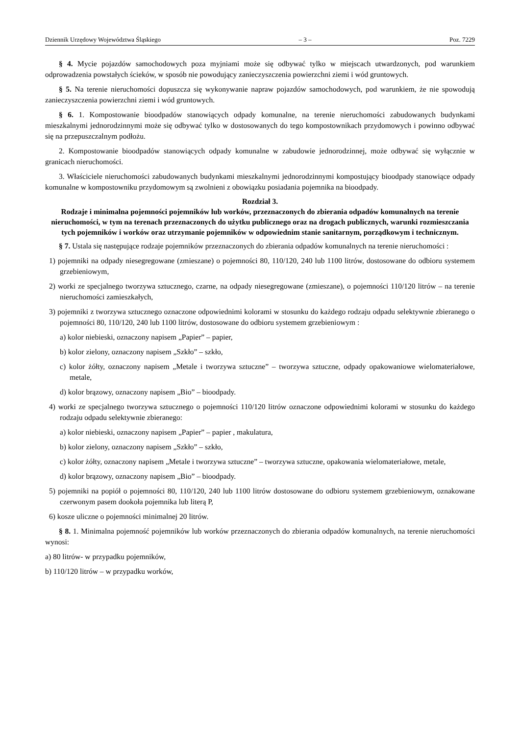Dziennik Urzędowy Województwa Śląskiego – 3 – Poz. 7229
§ 4. Mycie pojazdów samochodowych poza myjniami może się odbywać tylko w miejscach utwardzonych, pod warunkiem odprowadzenia powstałych ścieków, w sposób nie powodujący zanieczyszczenia powierzchni ziemi i wód gruntowych.
§ 5. Na terenie nieruchomości dopuszcza się wykonywanie napraw pojazdów samochodowych, pod warunkiem, że nie spowodują zanieczyszczenia powierzchni ziemi i wód gruntowych.
§ 6. 1. Kompostowanie bioodpadów stanowiących odpady komunalne, na terenie nieruchomości zabudowanych budynkami mieszkalnymi jednorodzinnymi może się odbywać tylko w dostosowanych do tego kompostownikach przydomowych i powinno odbywać się na przepuszczalnym podłożu.
2. Kompostowanie bioodpadów stanowiących odpady komunalne w zabudowie jednorodzinnej, może odbywać się wyłącznie w granicach nieruchomości.
3. Właściciele nieruchomości zabudowanych budynkami mieszkalnymi jednorodzinnymi kompostujący bioodpady stanowiące odpady komunalne w kompostowniku przydomowym są zwolnieni z obowiązku posiadania pojemnika na bioodpady.
Rozdział 3.
Rodzaje i minimalna pojemności pojemników lub worków, przeznaczonych do zbierania odpadów komunalnych na terenie nieruchomości, w tym na terenach przeznaczonych do użytku publicznego oraz na drogach publicznych, warunki rozmieszczania tych pojemników i worków oraz utrzymanie pojemników w odpowiednim stanie sanitarnym, porządkowym i technicznym.
§ 7. Ustala się następujące rodzaje pojemników przeznaczonych do zbierania odpadów komunalnych na terenie nieruchomości :
1) pojemniki na odpady niesegregowane (zmieszane) o pojemności 80, 110/120, 240 lub 1100 litrów, dostosowane do odbioru systemem grzebieniowym,
2) worki ze specjalnego tworzywa sztucznego, czarne, na odpady niesegregowane (zmieszane), o pojemności 110/120 litrów – na terenie nieruchomości zamieszkałych,
3) pojemniki z tworzywa sztucznego oznaczone odpowiednimi kolorami w stosunku do każdego rodzaju odpadu selektywnie zbieranego o pojemności 80, 110/120, 240 lub 1100 litrów, dostosowane do odbioru systemem grzebieniowym :
a) kolor niebieski, oznaczony napisem „Papier” – papier,
b) kolor zielony, oznaczony napisem „Szkło” – szkło,
c) kolor żółty, oznaczony napisem „Metale i tworzywa sztuczne” – tworzywa sztuczne, odpady opakowaniowe wielomateriałowe, metale,
d) kolor brązowy, oznaczony napisem „Bio” – bioodpady.
4) worki ze specjalnego tworzywa sztucznego o pojemności 110/120 litrów oznaczone odpowiednimi kolorami w stosunku do każdego rodzaju odpadu selektywnie zbieranego:
a) kolor niebieski, oznaczony napisem „Papier” – papier , makulatura,
b) kolor zielony, oznaczony napisem „Szkło” – szkło,
c) kolor żółty, oznaczony napisem „Metale i tworzywa sztuczne” – tworzywa sztuczne, opakowania wielomateriałowe, metale,
d) kolor brązowy, oznaczony napisem „Bio” – bioodpady.
5) pojemniki na popiół o pojemności 80, 110/120, 240 lub 1100 litrów dostosowane do odbioru systemem grzebieniowym, oznakowane czerwonym pasem dookoła pojemnika lub literą P,
6) kosze uliczne o pojemności minimalnej 20 litrów.
§ 8. 1. Minimalna pojemność pojemników lub worków przeznaczonych do zbierania odpadów komunalnych, na terenie nieruchomości wynosi:
a) 80 litrów- w przypadku pojemników,
b) 110/120 litrów – w przypadku worków,